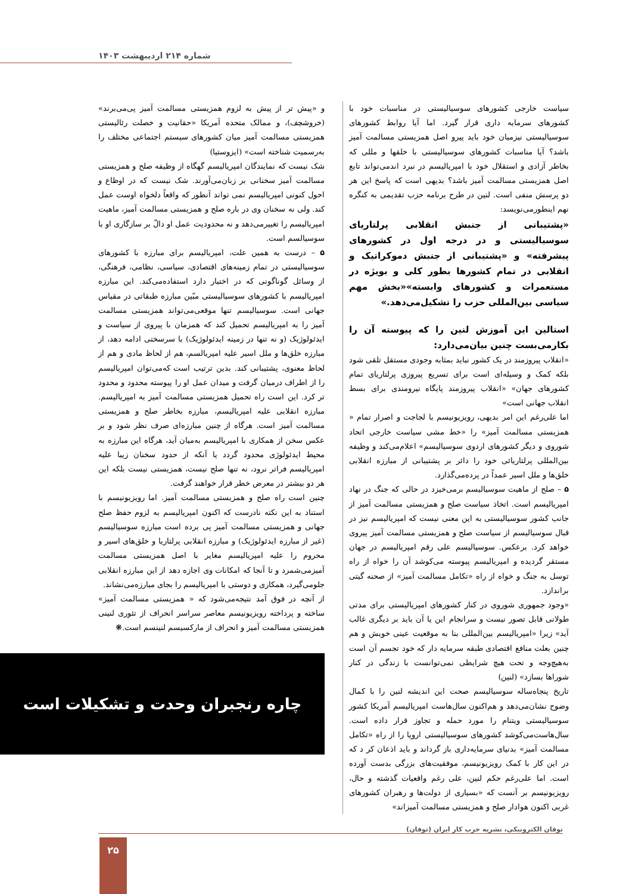شماره ۲۱۴ اردیبهشت ۱۴۰۳
سیاست خارجی کشورهای سوسیالیستی در مناسبات خود با کشورهای سرمایه داری قرار گیرد. اما آیا روابط کشورهای سوسیالیستی نیزمیان خود باید پیرو اصل همزیستی مسالمت آمیز باشد؟ آیا مناسبات کشورهای سوسیالیستی با خلقها و مللی که بخاطر آزادی و استقلال خود با امپریالیسم در نبرد اندمی‌تواند تابع اصل همزیستی مسالمت آمیز باشد؟ بدیهی است که پاسخ این هر دو پرسش منفی است. لنین در طرح برنامه حزب تقدیمی به کنگره نهم اینطورمی‌نویسد:
«پشتیبانی از جنبش انقلابی پرلتاریای سوسیالیستی و در درجه اول در کشورهای پیشرفته» و «پشتیبانی از جنبش دموکراتیک و انقلابی در تمام کشورها بطور کلی و بویژه در مستعمرات و کشورهای وابسته»«بخش مهم سیاسی بین‌المللی حزب را تشکیل‌می‌دهد.»
استالین این آموزش لنین را که پیوسته آن را بکارمی‌بست چنین بیان‌می‌دارد:
«انقلاب پیروزمند در یک کشور نباید بمثابه وجودی مستقل تلقی شود بلکه کمک و وسیله‌ای است برای تسریع پیروزی پرلتاریای تمام کشورهای جهان» «انقلاب پیروزمند پایگاه نیرومندی برای بسط انقلاب جهانی است»
اما علی‌رغم این امر بدیهی، رویزیونیسم با لجاجت و اصرار تمام « همزیستی مسالمت آمیز» را «خط مشی سیاست خارجی اتحاد شوروی و دیگر کشورهای اردوی سوسیالیسم» اعلام‌می‌کند و وظیفه بین‌المللی پرلتاریائی خود را دائر بر پشتیبانی از مبارزه انقلابی خلق‌ها و ملل اسیر عمداً در پرده‌می‌گذارد.
۵ – صلح از ماهیت سوسیالیسم برمی‌خیزد در حالی که جنگ در نهاد امپریالیسم است. اتخاذ سیاست صلح و همزیستی مسالمت آمیز از جانب کشور سوسیالیستی به این معنی نیست که امپریالیسم نیز در قبال سوسیالیسم از سیاست صلح و همزیستی مسالمت آمیز پیروی خواهد کرد. برعکس. سوسیالیسم علی رقم امپریالیسم در جهان مستقر گردیده و امپریالیسم پیوسته می‌کوشد آن را خواه از راه توسل به جنگ و خواه از راه «تکامل مسالمت آمیز» از صحنه گیتی براندازد.
«وجود جمهوری شوروی در کنار کشورهای امپریالیستی برای مدتی طولانی قابل تصور نیست و سرانجام این یا آن باید بر دیگری غالب آید» زیرا «امپریالیسم بین‌المللی بنا به موقعیت عینی خویش و هم چنین بعلت منافع اقتصادی طبقه سرمایه دار که خود تجسم آن است به‌هیچ‌وجه و تحت هیچ شرایطی نمی‌توانست با زندگی در کنار شوراها بسازد» (لنین)
تاریخ پنجاه‌ساله سوسیالیسم صحت این اندیشه لنین را با کمال وضوح نشان‌می‌دهد و هم‌اکنون سال‌هاست امپریالیسم آمریکا کشور سوسیالیستی ویتنام را مورد حمله و تجاوز قرار داده است. سال‌هاست‌می‌کوشد کشورهای سوسیالیستی اروپا را از راه «تکامل مسالمت آمیز» بدنیای سرمایه‌داری باز گرداند و باید اذعان کر د که در این کار با کمک رویزیونیسم، موفقیت‌های بزرگی بدست آورده است. اما علی‌رغم حکم لنین، علی رغم واقعیات گذشته و حال، رویزیونیسم بر آنست که «بسیاری از دولت‌ها و رهبران کشورهای غربی اکنون هوادار صلح و همزیستی مسالمت آمیزاند»
و «پیش تر از پیش به لزوم همزیستی مسالمت آمیز پی‌می‌برند» (خروشچف)، و ممالک متحده آمریکا «حقانیت و خصلت رئالیستی همزیستی مسالمت آمیز میان کشورهای سیستم اجتماعی مختلف را به‌رسمیت شناخته است» (ایزوستیا)
شک نیست که نمایندگان امپریالیسم گهگاه از وظیفه صلح و همزیستی مسالمت آمیز سخنانی بر زبان‌می‌آورند. شک نیست که در اوظاع و احول کنونی امپریالیسم نمی تواند آنطور که واقعاً دلخواه اوست عمل کند. ولی نه سخنان وی در باره صلح و همزیستی مسالمت آمیز، ماهیت امپریالیسم را تغییرمی‌دهد و نه محدودیت عمل او دالّ بر سازگاری او با سوسیالسم است.
۵ – درست به همین علت، امپریالیسم برای مبارزه با کشورهای سوسیالیستی در تمام زمینه‌های اقتصادی، سیاسی، نظامی، فرهنگی، از وسائل گوناگونی که در اختیار دارد استفاده‌می‌کند. این مبارزه امپریالیسم با کشورهای سوسیالیستی مبّین مبارزه طبقاتی در مقیاس جهانی است. سوسیالیسم تنها موقعی‌می‌تواند همزیستی مسالمت آمیز را به امپریالیسم تحمیل کند که همزمان با پیروی از سیاست و ایدئولوژیک (و نه تنها در زمینه ایدئولوژیک) با سرسختی ادامه دهد، از مبارزه خلق‌ها و ملل اسیر علیه امپریالسم، هم از لحاظ مادی و هم از لحاظ معنوی، پشتیبانی کند. بدین ترتیب است که‌می‌توان امپریالیسم را از اطراف درمیان گرفت و میدان عمل او را پیوسته محدود و محدود تر کرد. این است راه تحمیل همزیستی مسالمت آمیز به امپریالیسم. مبارزه انقلابی علیه امپریالیسم، مبارزه بخاطر صلح و همزیستی مسالمت آمیز است. هرگاه از چنین مبارزه‌ای صرف نظر شود و بر عکس سخن از همکاری با امپریالیسم به‌میان آید، هرگاه این مبارزه به محیط ایدئولوژی محدود گردد یا آنکه از حدود سخنان زیبا علیه امپریالیسم فراتر نرود، نه تنها صلح نیست، همزیستی نیست بلکه این هر دو بیشتر در معرض خطر قرار خواهند گرفت.
چنین است راه صلح و همزیستی مسالمت آمیز. اما رویزیونیسم با استناد به این نکته نادرست که اکنون امپریالیسم به لزوم حفظ صلح جهانی و همزیستی مسالمت آمیز پی برده است مبارزه سوسیالیسم (غیر از مبارزه ایدئولوژیک) و مبارزه انقلابی پرلتاریا و خلق‌های اسیر و محروم را علیه امپریالیسم مغایر با اصل همزیستی مسالمت آمیزمی‌شمرد و تا آنجا که امکانات وی اجازه دهد از این مبارزه انقلابی جلومی‌گیرد، همکاری و دوستی با امپریالیسم را بجای مبارزه‌می‌نشاند.
از آنچه در فوق آمد نتیجه‌می‌شود که « همزیستی مسالمت آمیز» ساخته و پرداخته رویزیونیسم معاصر سراسر انحراف از تئوری لنینی همزیستی مسالمت آمیز و انحراف از مارکسیسم لنینسم است.❋
چاره رنجبران وحدت و تشکیلات است
توفان الکترونیکی، نشریه حزب کار ایران (توفان)
۲۵